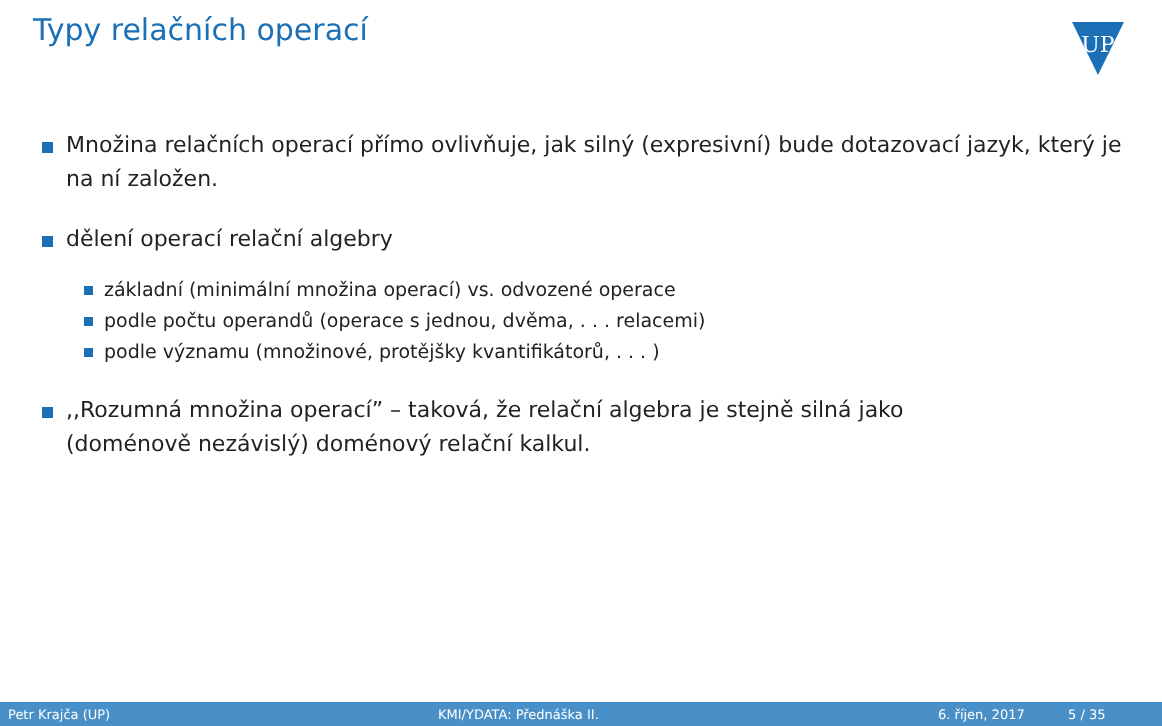Typy relačních operací
UP
Množina relačních operací přímo ovlivňuje, jak silný (expresivní) bude dotazovací jazyk, který je na ní založen.
dělení operací relační algebry
základní (minimální množina operací) vs. odvozené operace
podle počtu operandů (operace s jednou, dvěma, . . . relacemi)
podle významu (množinové, protějšky kvantifikátorů, . . . )
,,Rozumná množina operací” – taková, že relační algebra je stejně silná jako
(doménově nezávislý) doménový relační kalkul.
Petr Krajča (UP) KMI/YDATA: Přednáška II. 6. říjen, 2017 5 / 35